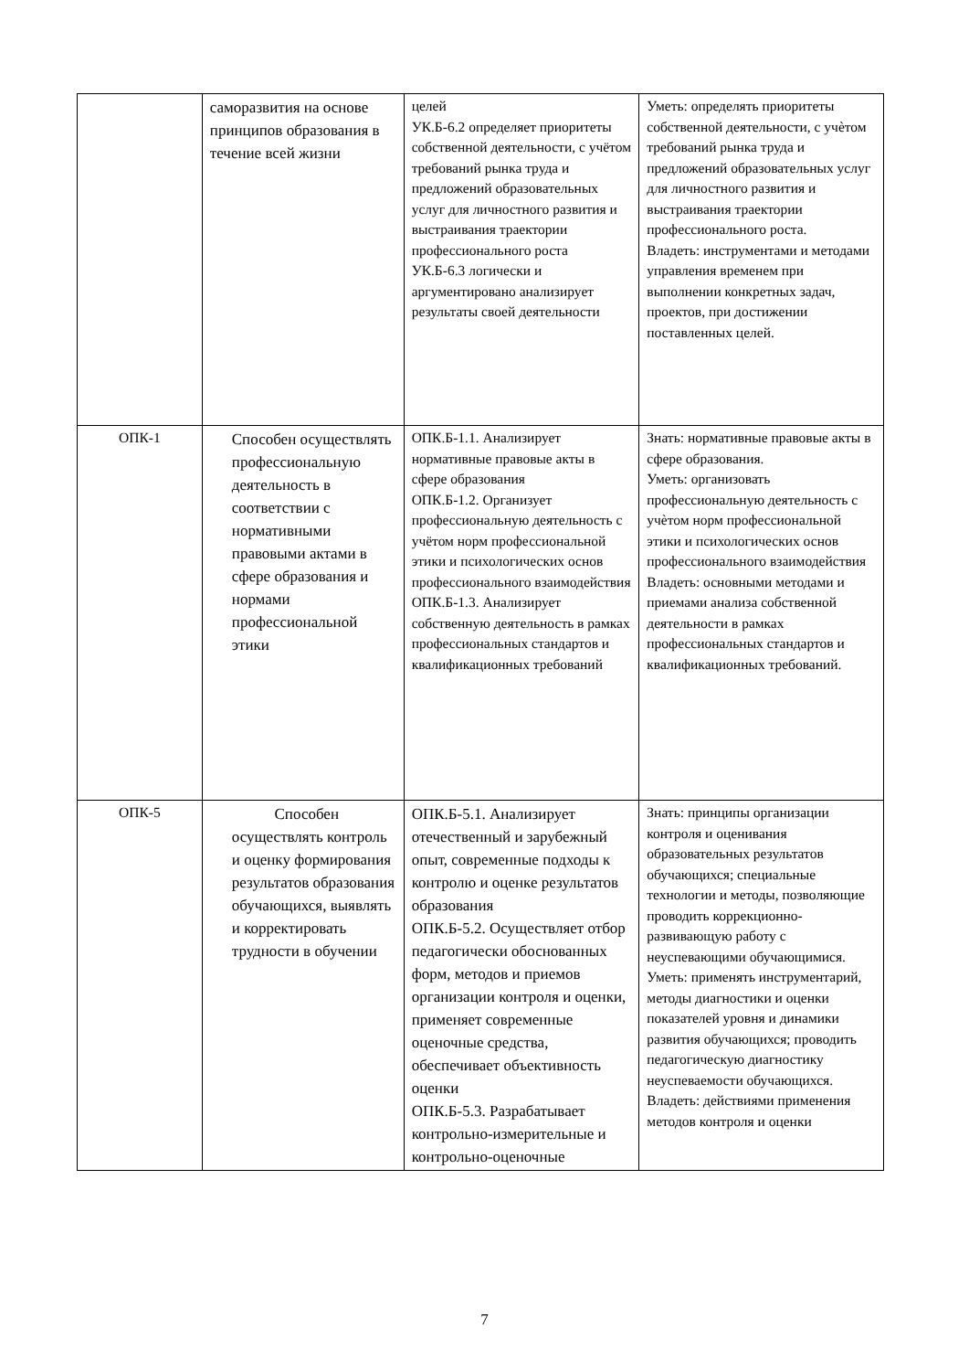| | саморазвития на основе принципов образования в течение всей жизни | целей УК.Б-6.2 определяет приоритеты собственной деятельности, с учётом требований рынка труда и предложений образовательных услуг для личностного развития и выстраивания траектории профессионального роста УК.Б-6.3 логически и аргументировано анализирует результаты своей деятельности | Уметь: определять приоритеты собственной деятельности, с учѐтом требований рынка труда и предложений образовательных услуг для личностного развития и выстраивания траектории профессионального роста. Владеть: инструментами и методами управления временем при выполнении конкретных задач, проектов, при достижении поставленных целей. |
| ОПК-1 | Способен осуществлять профессиональную деятельность в соответствии с нормативными правовыми актами в сфере образования и нормами профессиональной этики | ОПК.Б-1.1. Анализирует нормативные правовые акты в сфере образования ОПК.Б-1.2. Организует профессиональную деятельность с учётом норм профессиональной этики и психологических основ профессионального взаимодействия ОПК.Б-1.3. Анализирует собственную деятельность в рамках профессиональных стандартов и квалификационных требований | Знать: нормативные правовые акты в сфере образования. Уметь: организовать профессиональную деятельность с учѐтом норм профессиональной этики и психологических основ профессионального взаимодействия Владеть: основными методами и приемами анализа собственной деятельности в рамках профессиональных стандартов и квалификационных требований. |
| ОПК-5 | Способен осуществлять контроль и оценку формирования результатов образования обучающихся, выявлять и корректировать трудности в обучении | ОПК.Б-5.1. Анализирует отечественный и зарубежный опыт, современные подходы к контролю и оценке результатов образования ОПК.Б-5.2. Осуществляет отбор педагогически обоснованных форм, методов и приемов организации контроля и оценки, применяет современные оценочные средства, обеспечивает объективность оценки ОПК.Б-5.3. Разрабатывает контрольно-измерительные и контрольно-оценочные | Знать: принципы организации контроля и оценивания образовательных результатов обучающихся; специальные технологии и методы, позволяющие проводить коррекционно-развивающую работу с неуспевающими обучающимися. Уметь: применять инструментарий, методы диагностики и оценки показателей уровня и динамики развития обучающихся; проводить педагогическую диагностику неуспеваемости обучающихся. Владеть: действиями применения методов контроля и оценки |
7